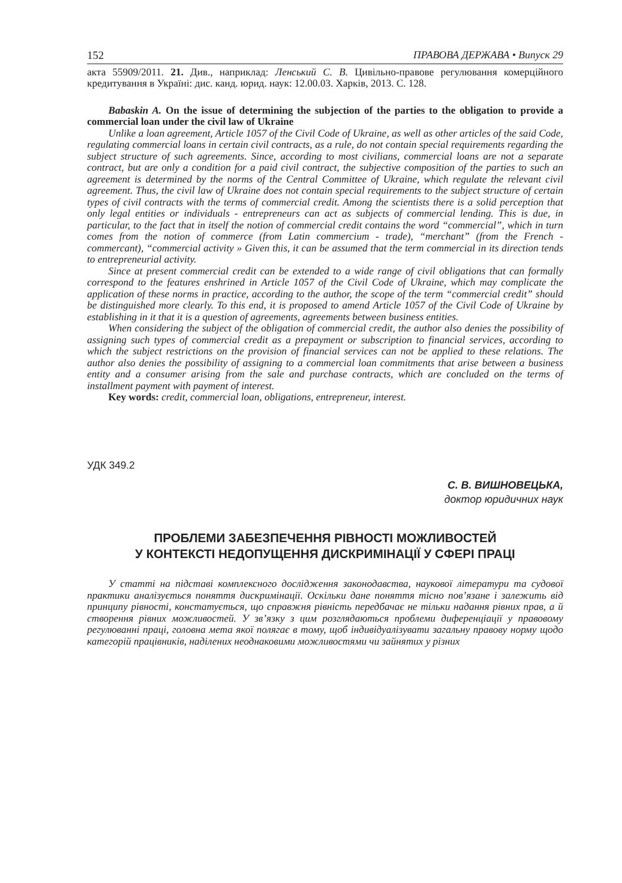152 ПРАВОВА ДЕРЖАВА • Випуск 29
акта 55909/2011. 21. Див., наприклад: Ленський С. В. Цивільно-правове регулювання комерційного кредитування в Україні: дис. канд. юрид. наук: 12.00.03. Харків, 2013. С. 128.
Babaskin A. On the issue of determining the subjection of the parties to the obligation to provide a commercial loan under the civil law of Ukraine
Unlike a loan agreement, Article 1057 of the Civil Code of Ukraine, as well as other articles of the said Code, regulating commercial loans in certain civil contracts, as a rule, do not contain special requirements regarding the subject structure of such agreements. Since, according to most civilians, commercial loans are not a separate contract, but are only a condition for a paid civil contract, the subjective composition of the parties to such an agreement is determined by the norms of the Central Committee of Ukraine, which regulate the relevant civil agreement. Thus, the civil law of Ukraine does not contain special requirements to the subject structure of certain types of civil contracts with the terms of commercial credit. Among the scientists there is a solid perception that only legal entities or individuals - entrepreneurs can act as subjects of commercial lending. This is due, in particular, to the fact that in itself the notion of commercial credit contains the word “commercial”, which in turn comes from the notion of commerce (from Latin commercium - trade), “merchant” (from the French - commercant), “commercial activity » Given this, it can be assumed that the term commercial in its direction tends to entrepreneurial activity.
Since at present commercial credit can be extended to a wide range of civil obligations that can formally correspond to the features enshrined in Article 1057 of the Civil Code of Ukraine, which may complicate the application of these norms in practice, according to the author, the scope of the term “commercial credit” should be distinguished more clearly. To this end, it is proposed to amend Article 1057 of the Civil Code of Ukraine by establishing in it that it is a question of agreements, agreements between business entities.
When considering the subject of the obligation of commercial credit, the author also denies the possibility of assigning such types of commercial credit as a prepayment or subscription to financial services, according to which the subject restrictions on the provision of financial services can not be applied to these relations. The author also denies the possibility of assigning to a commercial loan commitments that arise between a business entity and a consumer arising from the sale and purchase contracts, which are concluded on the terms of installment payment with payment of interest.
Key words: credit, commercial loan, obligations, entrepreneur, interest.
УДК 349.2
С. В. ВИШНОВЕЦЬКА,
доктор юридичних наук
ПРОБЛЕМИ ЗАБЕЗПЕЧЕННЯ РІВНОСТІ МОЖЛИВОСТЕЙ
У КОНТЕКСТІ НЕДОПУЩЕННЯ ДИСКРИМІНАЦІЇ У СФЕРІ ПРАЦІ
У статті на підставі комплексного дослідження законодавства, наукової літератури та судової практики аналізується поняття дискримінації. Оскільки дане поняття тісно пов’язане і залежить від принципу рівності, констатується, що справжня рівність передбачає не тільки надання рівних прав, а й створення рівних можливостей. У зв’язку з цим розглядаються проблеми диференціації у правовому регулюванні праці, головна мета якої полягає в тому, щоб індивідуалізувати загальну правову норму щодо категорій працівників, наділених неоднаковими можливостями чи зайнятих у різних